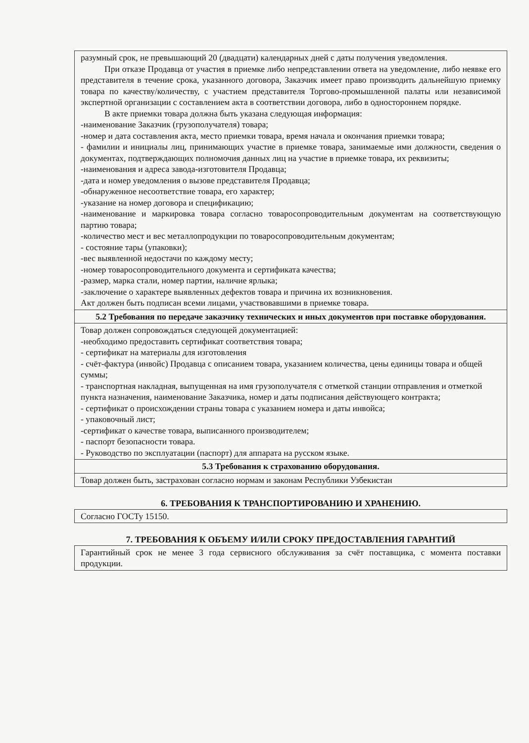| разумный срок, не превышающий 20 (двадцати) календарных дней с даты получения уведомления. При отказе Продавца от участия в приемке либо непредставлении ответа на уведомление, либо неявке его представителя в течение срока, указанного договора, Заказчик имеет право производить дальнейшую приемку товара по качеству/количеству, с участием представителя Торгово-промышленной палаты или независимой экспертной организации с составлением акта в соответствии договора, либо в одностороннем порядке. В акте приемки товара должна быть указана следующая информация: -наименование Заказчик (грузополучателя) товара; -номер и дата составления акта, место приемки товара, время начала и окончания приемки товара; - фамилии и инициалы лиц, принимающих участие в приемке товара, занимаемые ими должности, сведения о документах, подтверждающих полномочия данных лиц на участие в приемке товара, их реквизиты; -наименования и адреса завода-изготовителя Продавца; -дата и номер уведомления о вызове представителя Продавца; -обнаруженное несоответствие товара, его характер; -указание на номер договора и спецификацию; -наименование и маркировка товара согласно товаросопроводительным документам на соответствующую партию товара; -количество мест и вес металлопродукции по товаросопроводительным документам; - состояние тары (упаковки); -вес выявленной недостачи по каждому месту; -номер товаросопроводительного документа и сертификата качества; -размер, марка стали, номер партии, наличие ярлыка; -заключение о характере выявленных дефектов товара и причина их возникновения. Акт должен быть подписан всеми лицами, участвовавшими в приемке товара. |
| 5.2 Требования по передаче заказчику технических и иных документов при поставке оборудования. |
| Товар должен сопровождаться следующей документацией: -необходимо предоставить сертификат соответствия товара; - сертификат на материалы для изготовления - счёт-фактура (инвойс) Продавца с описанием товара, указанием количества, цены единицы товара и общей суммы; - транспортная накладная, выпущенная на имя грузополучателя с отметкой станции отправления и отметкой пункта назначения, наименование Заказчика, номер и даты подписания действующего контракта; - сертификат о происхождении страны товара с указанием номера и даты инвойса; - упаковочный лист; -сертификат о качестве товара, выписанного производителем; - паспорт безопасности товара. - Руководство по эксплуатации (паспорт) для аппарата на русском языке. |
| 5.3 Требования к страхованию оборудования. |
| Товар должен быть, застрахован согласно нормам и законам Республики Узбекистан |
6. ТРЕБОВАНИЯ К ТРАНСПОРТИРОВАНИЮ И ХРАНЕНИЮ.
| Согласно ГОСТу 15150. |
7. ТРЕБОВАНИЯ К ОБЪЕМУ И/ИЛИ СРОКУ ПРЕДОСТАВЛЕНИЯ ГАРАНТИЙ
| Гарантийный срок не менее 3 года сервисного обслуживания за счёт поставщика, с момента поставки продукции. |